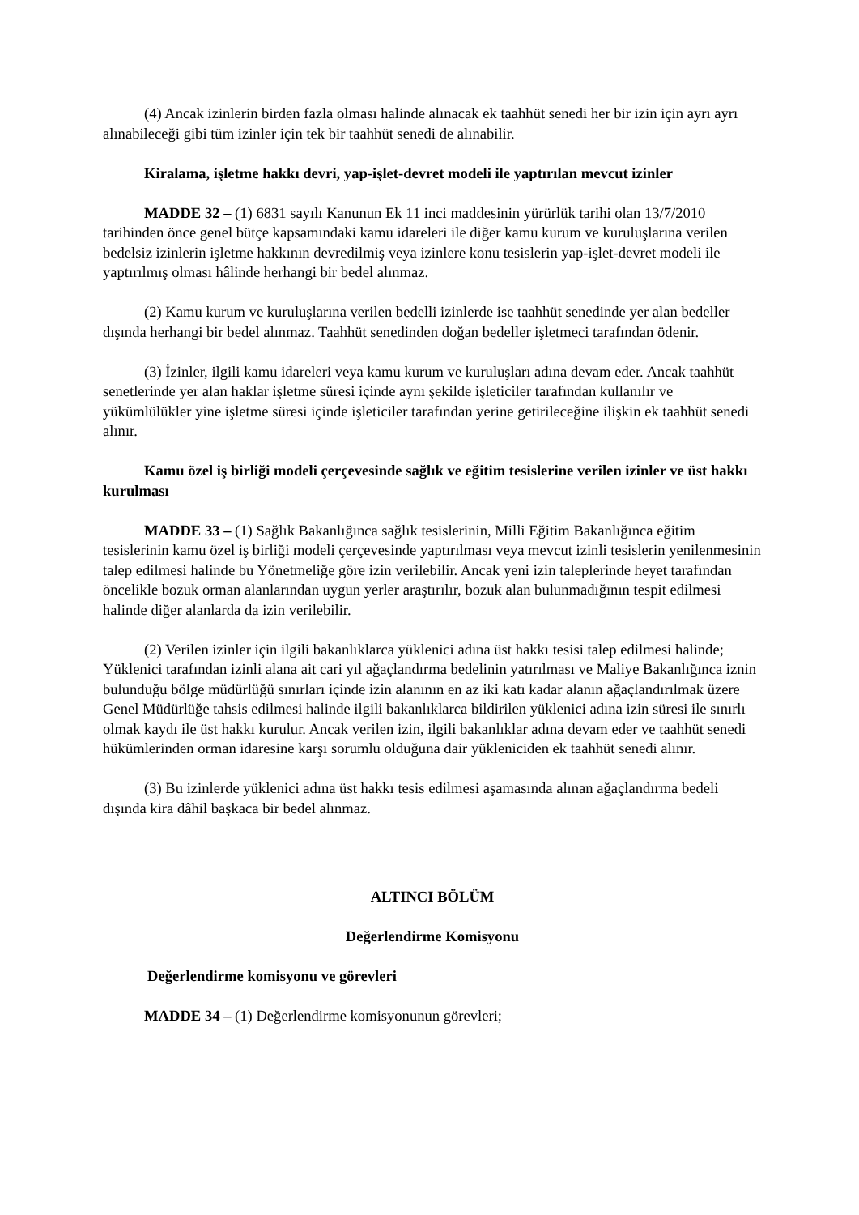(4) Ancak izinlerin birden fazla olması halinde alınacak ek taahhüt senedi her bir izin için ayrı ayrı alınabileceği gibi tüm izinler için tek bir taahhüt senedi de alınabilir.
Kiralama, işletme hakkı devri, yap-işlet-devret modeli ile yaptırılan mevcut izinler
MADDE 32 – (1) 6831 sayılı Kanunun Ek 11 inci maddesinin yürürlük tarihi olan 13/7/2010 tarihinden önce genel bütçe kapsamındaki kamu idareleri ile diğer kamu kurum ve kuruluşlarına verilen bedelsiz izinlerin işletme hakkının devredilmiş veya izinlere konu tesislerin yap-işlet-devret modeli ile yaptırılmış olması hâlinde herhangi bir bedel alınmaz.
(2) Kamu kurum ve kuruluşlarına verilen bedelli izinlerde ise taahhüt senedinde yer alan bedeller dışında herhangi bir bedel alınmaz. Taahhüt senedinden doğan bedeller işletmeci tarafından ödenir.
(3) İzinler, ilgili kamu idareleri veya kamu kurum ve kuruluşları adına devam eder. Ancak taahhüt senetlerinde yer alan haklar işletme süresi içinde aynı şekilde işleticiler tarafından kullanılır ve yükümlülükler yine işletme süresi içinde işleticiler tarafından yerine getirileceğine ilişkin ek taahhüt senedi alınır.
Kamu özel iş birliği modeli çerçevesinde sağlık ve eğitim tesislerine verilen izinler ve üst hakkı kurulması
MADDE 33 – (1) Sağlık Bakanlığınca sağlık tesislerinin, Milli Eğitim Bakanlığınca eğitim tesislerinin kamu özel iş birliği modeli çerçevesinde yaptırılması veya mevcut izinli tesislerin yenilenmesinin talep edilmesi halinde bu Yönetmeliğe göre izin verilebilir. Ancak yeni izin taleplerinde heyet tarafından öncelikle bozuk orman alanlarından uygun yerler araştırılır, bozuk alan bulunmadığının tespit edilmesi halinde diğer alanlarda da izin verilebilir.
(2) Verilen izinler için ilgili bakanlıklarca yüklenici adına üst hakkı tesisi talep edilmesi halinde; Yüklenici tarafından izinli alana ait cari yıl ağaçlandırma bedelinin yatırılması ve Maliye Bakanlığınca iznin bulunduğu bölge müdürlüğü sınırları içinde izin alanının en az iki katı kadar alanın ağaçlandırılmak üzere Genel Müdürlüğe tahsis edilmesi halinde ilgili bakanlıklarca bildirilen yüklenici adına izin süresi ile sınırlı olmak kaydı ile üst hakkı kurulur. Ancak verilen izin, ilgili bakanlıklar adına devam eder ve taahhüt senedi hükümlerinden orman idaresine karşı sorumlu olduğuna dair yükleniciden ek taahhüt senedi alınır.
(3) Bu izinlerde yüklenici adına üst hakkı tesis edilmesi aşamasında alınan ağaçlandırma bedeli dışında kira dâhil başkaca bir bedel alınmaz.
ALTINCI BÖLÜM
Değerlendirme Komisyonu
Değerlendirme komisyonu ve görevleri
MADDE 34 – (1) Değerlendirme komisyonunun görevleri;